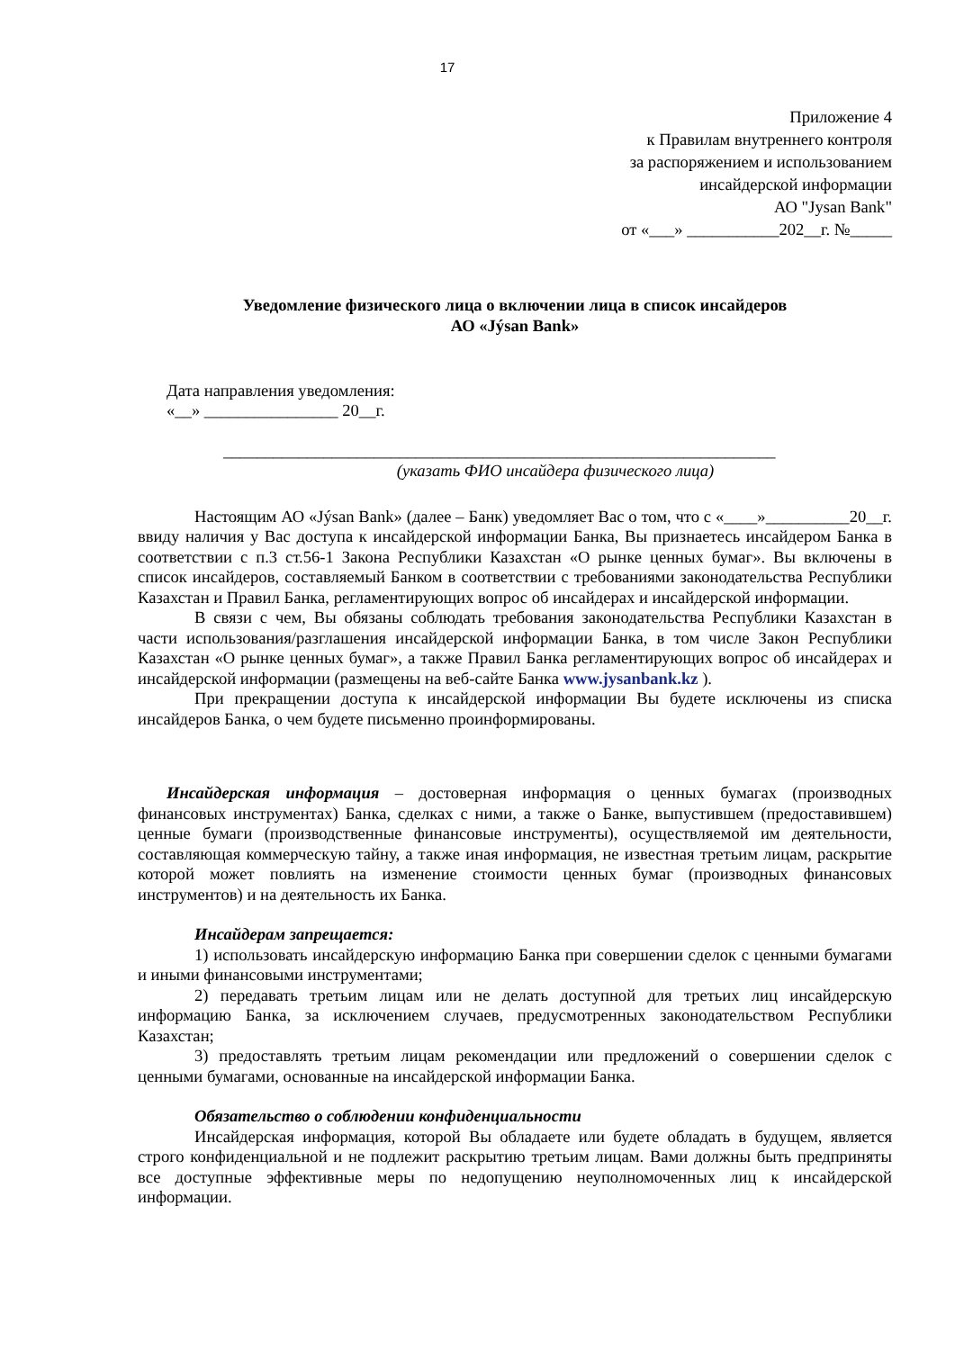17
Приложение 4
к Правилам внутреннего контроля
за распоряжением и использованием
инсайдерской информации
АО "Jysan Bank"
от «___» ___________202__г. №_____
Уведомление физического лица о включении лица в список инсайдеров
АО «Jýsan Bank»
Дата направления уведомления:
«__» ________________ 20__г.
__________________________________________________________________
(указать ФИО инсайдера физического лица)
Настоящим АО «Jýsan Bank» (далее – Банк) уведомляет Вас о том, что с «____»__________20__г. ввиду наличия у Вас доступа к инсайдерской информации Банка, Вы признаетесь инсайдером Банка в соответствии с п.3 ст.56-1 Закона Республики Казахстан «О рынке ценных бумаг». Вы включены в список инсайдеров, составляемый Банком в соответствии с требованиями законодательства Республики Казахстан и Правил Банка, регламентирующих вопрос об инсайдерах и инсайдерской информации.
В связи с чем, Вы обязаны соблюдать требования законодательства Республики Казахстан в части использования/разглашения инсайдерской информации Банка, в том числе Закон Республики Казахстан «О рынке ценных бумаг», а также Правил Банка регламентирующих вопрос об инсайдерах и инсайдерской информации (размещены на веб-сайте Банка www.jysanbank.kz ).
При прекращении доступа к инсайдерской информации Вы будете исключены из списка инсайдеров Банка, о чем будете письменно проинформированы.
Инсайдерская информация – достоверная информация о ценных бумагах (производных финансовых инструментах) Банка, сделках с ними, а также о Банке, выпустившем (предоставившем) ценные бумаги (производственные финансовые инструменты), осуществляемой им деятельности, составляющая коммерческую тайну, а также иная информация, не известная третьим лицам, раскрытие которой может повлиять на изменение стоимости ценных бумаг (производных финансовых инструментов) и на деятельность их Банка.
Инсайдерам запрещается:
1) использовать инсайдерскую информацию Банка при совершении сделок с ценными бумагами и иными финансовыми инструментами;
2) передавать третьим лицам или не делать доступной для третьих лиц инсайдерскую информацию Банка, за исключением случаев, предусмотренных законодательством Республики Казахстан;
3) предоставлять третьим лицам рекомендации или предложений о совершении сделок с ценными бумагами, основанные на инсайдерской информации Банка.
Обязательство о соблюдении конфиденциальности
Инсайдерская информация, которой Вы обладаете или будете обладать в будущем, является строго конфиденциальной и не подлежит раскрытию третьим лицам. Вами должны быть предприняты все доступные эффективные меры по недопущению неуполномоченных лиц к инсайдерской информации.